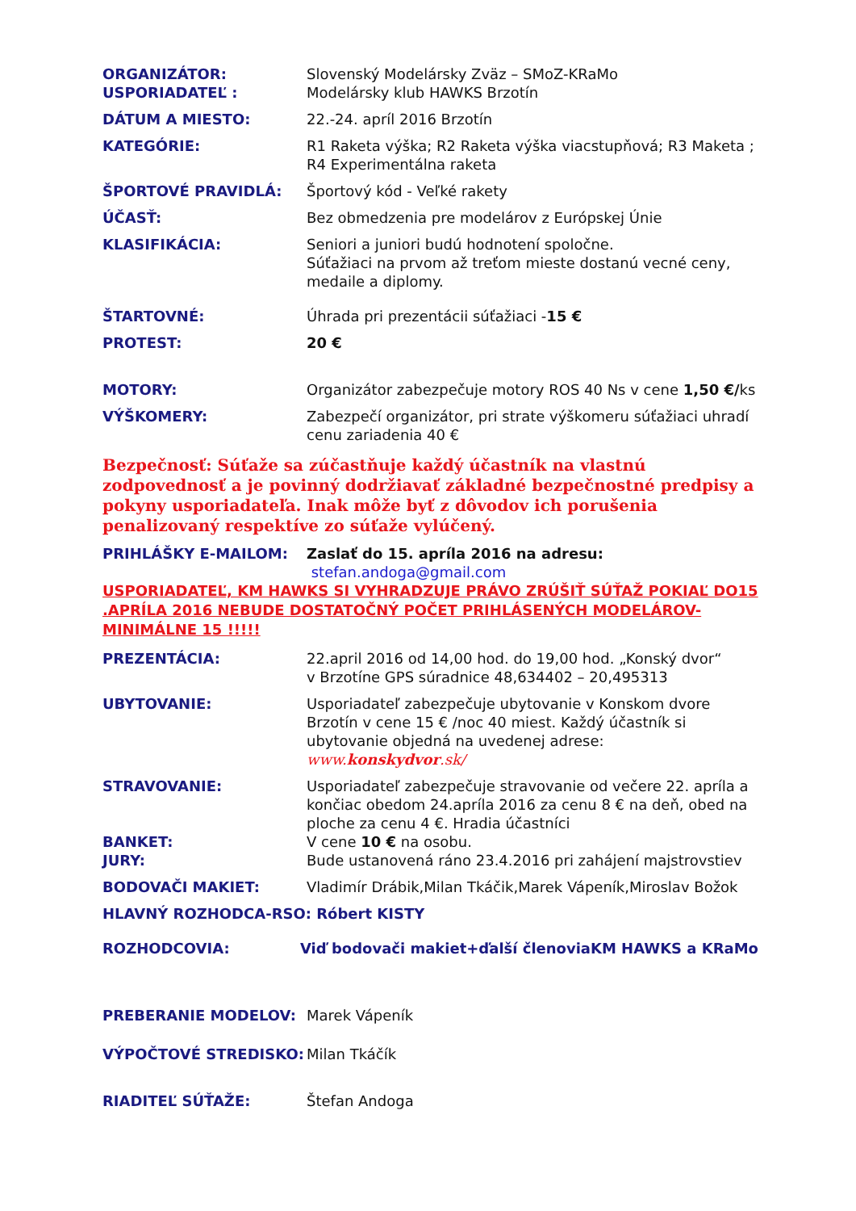ORGANIZÁTOR: Slovenský Modelársky Zväz – SMoZ-KRaMo
USPORIADATEĽ : Modelársky klub HAWKS Brzotín
DÁTUM A MIESTO: 22.-24. apríl 2016 Brzotín
KATEGÓRIE: R1 Raketa výška; R2 Raketa výška viacstupňová; R3 Maketa ;
R4 Experimentálna raketa
ŠPORTOVÉ PRAVIDLÁ: Športový kód - Veľké rakety
ÚČASŤ: Bez obmedzenia pre modelárov z Európskej Únie
KLASIFIKÁCIA: Seniori a juniori budú hodnotení spoločne.
Súťažiaci na prvom až treťom mieste dostanú vecné ceny, medaile a diplomy.
ŠTARTOVNÉ: Úhrada pri prezentácii súťažiaci -15 €
PROTEST: 20 €
MOTORY: Organizátor zabezpečuje motory ROS 40 Ns v cene 1,50 €/ks
VÝŠKOMERY: Zabezpečí organizátor, pri strate výškomeru súťažiaci uhradí cenu zariadenia 40 €
Bezpečnosť: Súťaže sa zúčastňuje každý účastník na vlastnú zodpovednosť a je povinný dodržiavať základné bezpečnostné predpisy a pokyny usporiadateľa. Inak môže byť z dôvodov ich porušenia penalizovaný respektíve zo súťaže vylúčený.
PRIHLÁŠKY E-MAILOM: Zaslať do 15. apríla 2016 na adresu:
stefan.andoga@gmail.com
USPORIADATEĽ, KM HAWKS SI VYHRADZUJE PRÁVO ZRÚŠIŤ SÚŤAŽ POKIAĽ DO15 .APRÍLA 2016 NEBUDE DOSTATOČNÝ POČET PRIHLÁSENÝCH MODELÁROV- MINIMÁLNE 15 !!!!!
PREZENTÁCIA: 22.april 2016 od 14,00 hod. do 19,00 hod. „Konský dvor“
v Brzotíne GPS súradnice 48,634402 – 20,495313
UBYTOVANIE: Usporiadateľ zabezpečuje ubytovanie v Konskom dvore Brzotín v cene 15 € /noc 40 miest. Každý účastník si ubytovanie objedná na uvedenej adrese: www.konskydvor.sk/
STRAVOVANIE: Usporiadateľ zabezpečuje stravovanie od večere 22. apríla a končiac obedom 24.apríla 2016 za cenu 8 € na deň, obed na ploche za cenu 4 €. Hradia účastníci
BANKET: V cene 10 € na osobu.
JURY: Bude ustanovená ráno 23.4.2016 pri zahájení majstrovstiev
BODOVAČI MAKIET: Vladimír Drábik,Milan Tkáčik,Marek Vápeník,Miroslav Božok
HLAVNÝ ROZHODCA-RSO: Róbert KISTY
ROZHODCOVIA: Viď bodovači makiet+ďalší členoviaKM HAWKS a KRaMo
PREBERANIE MODELOV: Marek Vápeník
VÝPOČTOVÉ STREDISKO: Milan Tkáčík
RIADITEĽ SÚŤAŽE: Štefan Andoga